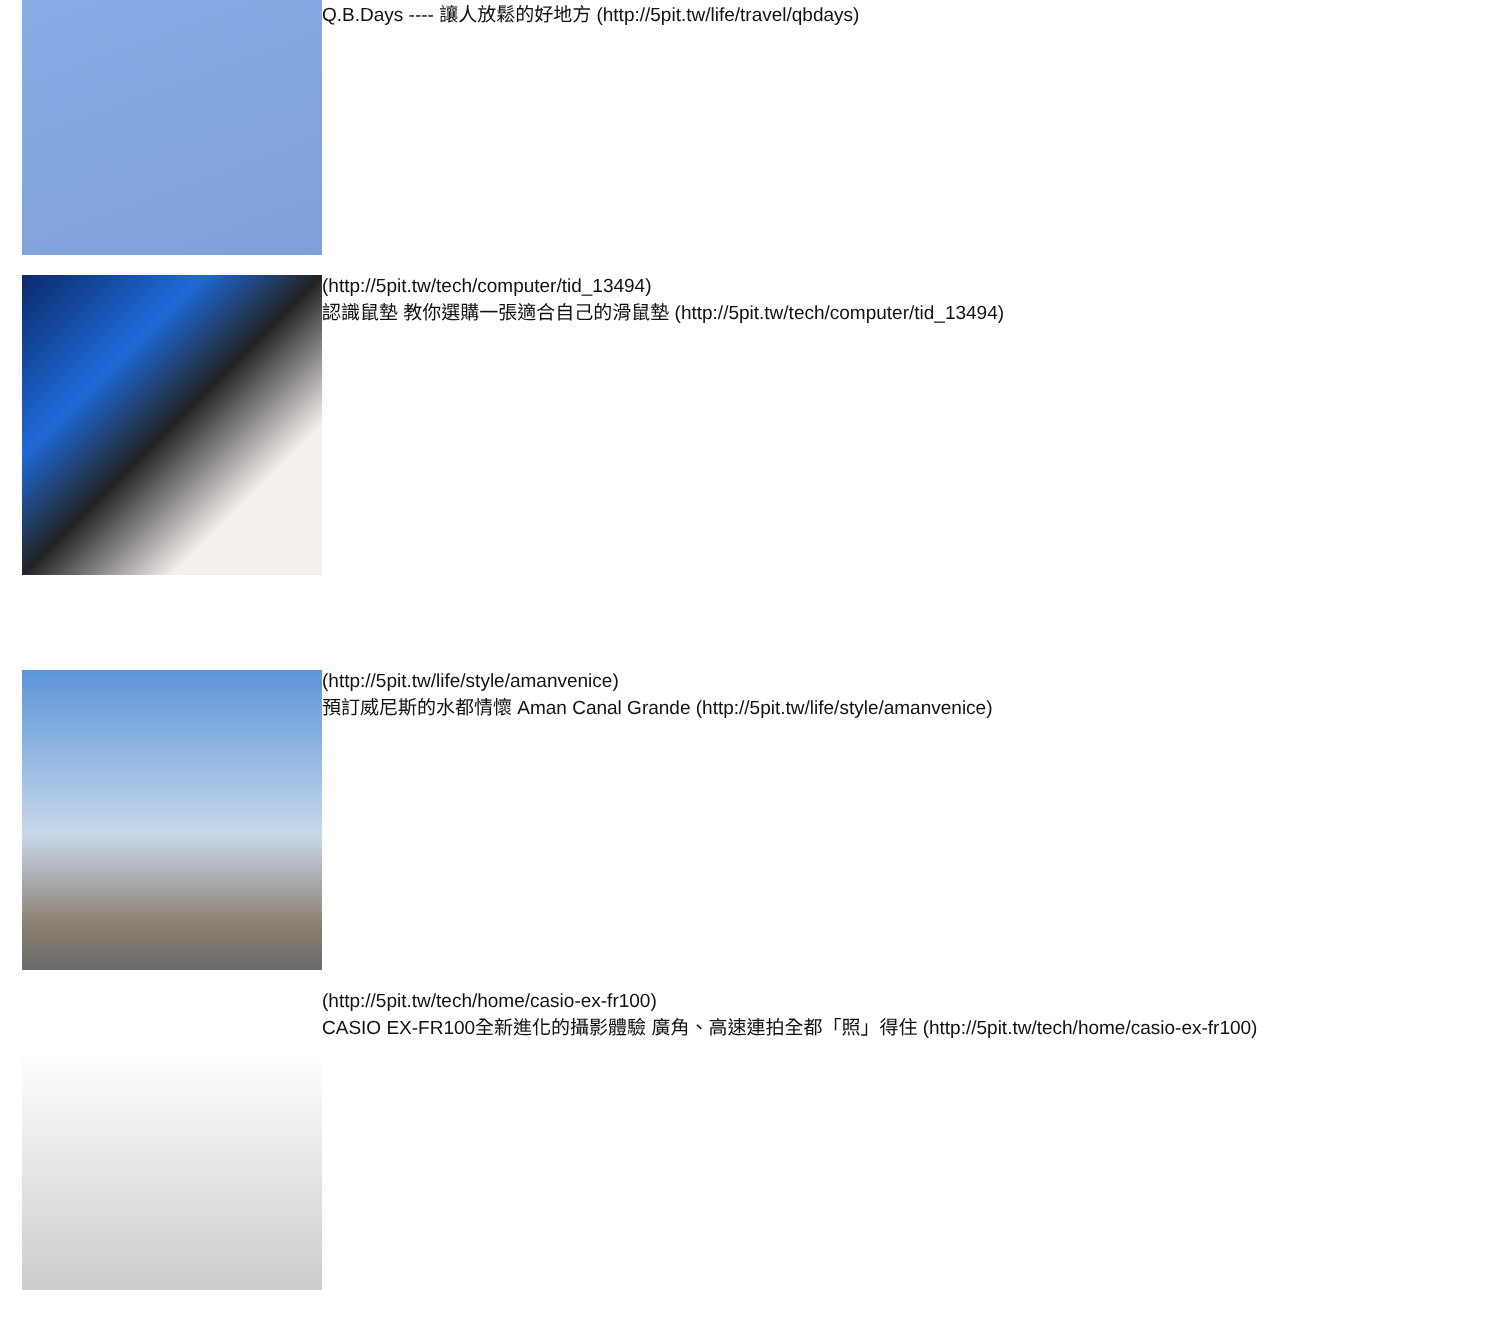Q.B.Days ---- 讓人放鬆的好地方 (http://5pit.tw/life/travel/qbdays)
(http://5pit.tw/tech/computer/tid_13494)
認識鼠墊 教你選購一張適合自己的滑鼠墊 (http://5pit.tw/tech/computer/tid_13494)
(http://5pit.tw/life/style/amanvenice)
預訂威尼斯的水都情懷 Aman Canal Grande (http://5pit.tw/life/style/amanvenice)
(http://5pit.tw/tech/home/casio-ex-fr100)
CASIO EX-FR100全新進化的攝影體驗 廣角、高速連拍全都「照」得住 (http://5pit.tw/tech/home/casio-ex-fr100)